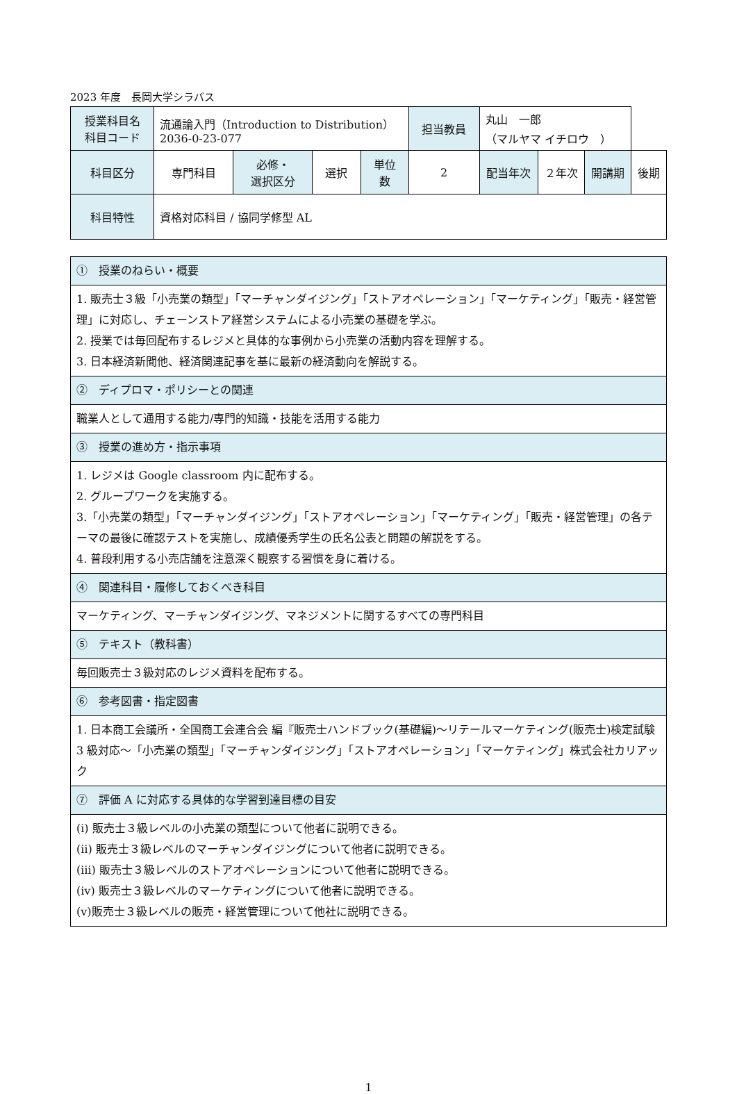2023 年度　長岡大学シラバス
| 授業科目名 科目コード | 流通論入門（Introduction to Distribution） 2036-0-23-077 | | | | 担当教員 | 丸山 一郎 （マルヤマ イチロウ ） | | | |
| 科目区分 | 専門科目 | 必修・ 選択区分 | 選択 | 単位 数 | 2 | 配当年次 | ２年次 | 開講期 | 後期 |
| 科目特性 | 資格対応科目 / 協同学修型 AL | | | | | | | | |
| ① 授業のねらい・概要 |
| 1. 販売士３級「小売業の類型」「マーチャンダイジング」「ストアオペレーション」「マーケティング」「販売・経営管理」に対応し、チェーンストア経営システムによる小売業の基礎を学ぶ。 2. 授業では毎回配布するレジメと具体的な事例から小売業の活動内容を理解する。 3. 日本経済新聞他、経済関連記事を基に最新の経済動向を解説する。 |
| ② ディプロマ・ポリシーとの関連 |
| 職業人として通用する能力/専門的知識・技能を活用する能力 |
| ③ 授業の進め方・指示事項 |
| 1. レジメは Google classroom 内に配布する。 2. グループワークを実施する。 3.「小売業の類型」「マーチャンダイジング」「ストアオペレーション」「マーケティング」「販売・経営管理」の各テーマの最後に確認テストを実施し、成績優秀学生の氏名公表と問題の解説をする。 4. 普段利用する小売店舗を注意深く観察する習慣を身に着ける。 |
| ④ 関連科目・履修しておくべき科目 |
| マーケティング、マーチャンダイジング、マネジメントに関するすべての専門科目 |
| ⑤ テキスト（教科書） |
| 毎回販売士３級対応のレジメ資料を配布する。 |
| ⑥ 参考図書・指定図書 |
| 1. 日本商工会議所・全国商工会連合会 編『販売士ハンドブック(基礎編)～リテールマーケティング(販売士)検定試験 3 級対応～「小売業の類型」「マーチャンダイジング」「ストアオペレーション」「マーケティング」株式会社カリアック |
| ⑦ 評価 A に対応する具体的な学習到達目標の目安 |
| (ⅰ) 販売士３級レベルの小売業の類型について他者に説明できる。 (ⅱ) 販売士３級レベルのマーチャンダイジングについて他者に説明できる。 (ⅲ) 販売士３級レベルのストアオペレーションについて他者に説明できる。 (ⅳ) 販売士３級レベルのマーケティングについて他者に説明できる。 (ⅴ)販売士３級レベルの販売・経営管理について他社に説明できる。 |
1